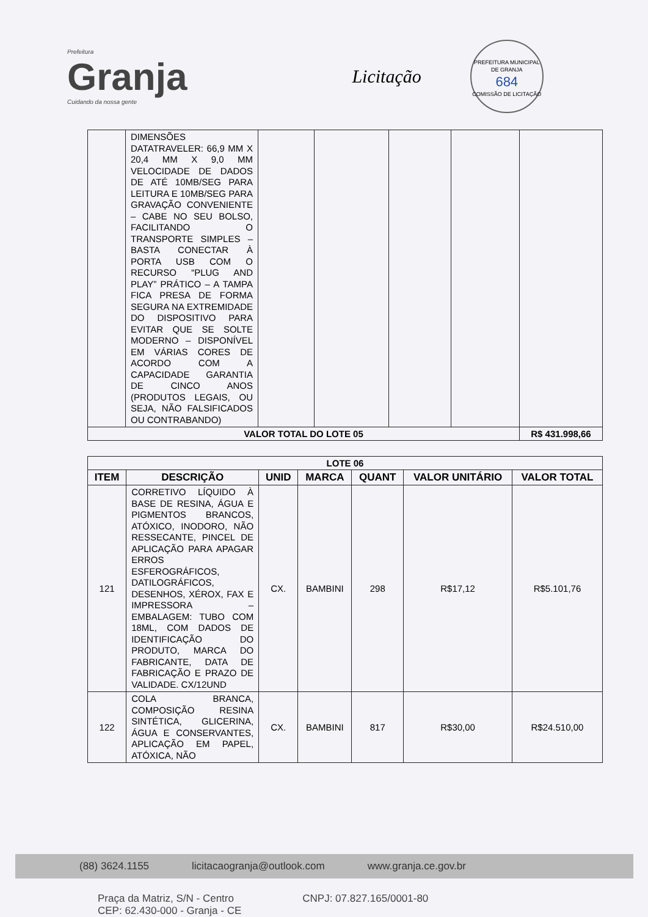Prefeitura
Granja
Cuidando da nossa gente
Licitação
PREFEITURA MUNICIPAL DE GRANJA
684
COMISSÃO DE LICITAÇÃO
| | DIMENSÕES DATATRAVELER: 66,9 MM X 20,4 MM X 9,0 MM VELOCIDADE DE DADOS DE ATÉ 10MB/SEG PARA LEITURA E 10MB/SEG PARA GRAVAÇÃO CONVENIENTE – CABE NO SEU BOLSO, FACILITANDO O TRANSPORTE SIMPLES – BASTA CONECTAR À PORTA USB COM O RECURSO “PLUG AND PLAY” PRÁTICO – A TAMPA FICA PRESA DE FORMA SEGURA NA EXTREMIDADE DO DISPOSITIVO PARA EVITAR QUE SE SOLTE MODERNO – DISPONÍVEL EM VÁRIAS CORES DE ACORDO COM A CAPACIDADE GARANTIA DE CINCO ANOS (PRODUTOS LEGAIS, OU SEJA, NÃO FALSIFICADOS OU CONTRABANDO) | | | | | |
| VALOR TOTAL DO LOTE 05 | | | | | | R$ 431.998,66 |
| LOTE 06 | | | | | | |
| --- | --- | --- | --- | --- | --- | --- |
| ITEM | DESCRIÇÃO | UNID | MARCA | QUANT | VALOR UNITÁRIO | VALOR TOTAL |
| 121 | CORRETIVO LÍQUIDO À BASE DE RESINA, ÁGUA E PIGMENTOS BRANCOS, ATÓXICO, INODORO, NÃO RESSECANTE, PINCEL DE APLICAÇÃO PARA APAGAR ERROS ESFEROGRÁFICOS, DATILOGRÁFICOS, DESENHOS, XÉROX, FAX E IMPRESSORA – EMBALAGEM: TUBO COM 18ML, COM DADOS DE IDENTIFICAÇÃO DO PRODUTO, MARCA DO FABRICANTE, DATA DE FABRICAÇÃO E PRAZO DE VALIDADE. CX/12UND | CX. | BAMBINI | 298 | R$17,12 | R$5.101,76 |
| 122 | COLA BRANCA, COMPOSIÇÃO RESINA SINTÉTICA, GLICERINA, ÁGUA E CONSERVANTES, APLICAÇÃO EM PAPEL, ATÓXICA, NÃO | CX. | BAMBINI | 817 | R$30,00 | R$24.510,00 |
(88) 3624.1155 licitacaogranja@outlook.com www.granja.ce.gov.br
Praça da Matriz, S/N - Centro
CEP: 62.430-000 - Granja - CE CNPJ: 07.827.165/0001-80